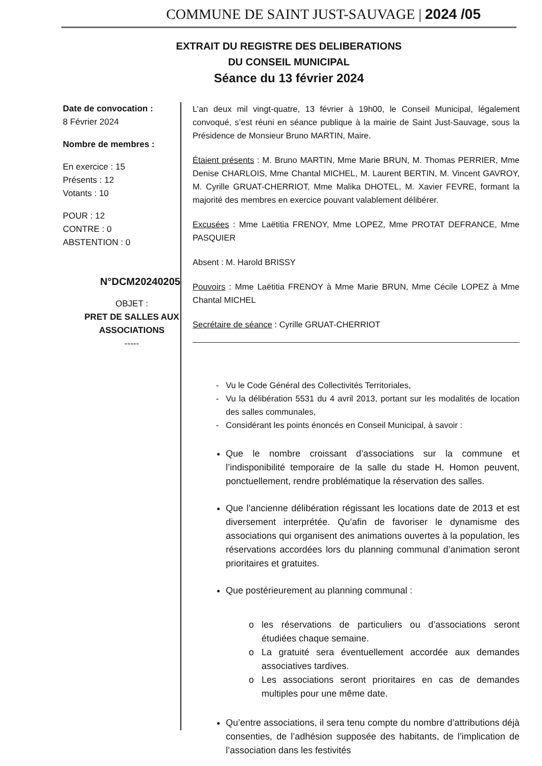COMMUNE DE SAINT JUST-SAUVAGE | 2024 /05
EXTRAIT DU REGISTRE DES DELIBERATIONS
DU CONSEIL MUNICIPAL
Séance du 13 février 2024
Date de convocation :
8 Février 2024
Nombre de membres :
En exercice : 15
Présents : 12
Votants : 10
POUR : 12
CONTRE : 0
ABSTENTION : 0
N°DCM20240205
OBJET :
PRET DE SALLES AUX ASSOCIATIONS
-----
L’an deux mil vingt-quatre, 13 février à 19h00, le Conseil Municipal, légalement convoqué, s’est réuni en séance publique à la mairie de Saint Just-Sauvage, sous la Présidence de Monsieur Bruno MARTIN, Maire.
Étaient présents : M. Bruno MARTIN, Mme Marie BRUN, M. Thomas PERRIER, Mme Denise CHARLOIS, Mme Chantal MICHEL, M. Laurent BERTIN, M. Vincent GAVROY, M. Cyrille GRUAT-CHERRIOT, Mme Malika DHOTEL, M. Xavier FEVRE, formant la majorité des membres en exercice pouvant valablement délibérer.
Excusées : Mme Laëtitia FRENOY, Mme LOPEZ, Mme PROTAT DEFRANCE, Mme PASQUIER
Absent : M. Harold BRISSY
Pouvoirs : Mme Laëtitia FRENOY à Mme Marie BRUN, Mme Cécile LOPEZ à Mme Chantal MICHEL
Secrétaire de séance : Cyrille GRUAT-CHERRIOT
Vu le Code Général des Collectivités Territoriales,
Vu la délibération 5531 du 4 avril 2013, portant sur les modalités de location des salles communales,
Considérant les points énoncés en Conseil Municipal, à savoir :
Que le nombre croissant d’associations sur la commune et l’indisponibilité temporaire de la salle du stade H. Homon peuvent, ponctuellement, rendre problématique la réservation des salles.
Que l’ancienne délibération régissant les locations date de 2013 et est diversement interprétée. Qu’afin de favoriser le dynamisme des associations qui organisent des animations ouvertes à la population, les réservations accordées lors du planning communal d’animation seront prioritaires et gratuites.
Que postérieurement au planning communal :
les réservations de particuliers ou d’associations seront étudiées chaque semaine.
La gratuité sera éventuellement accordée aux demandes associatives tardives.
Les associations seront prioritaires en cas de demandes multiples pour une même date.
Qu’entre associations, il sera tenu compte du nombre d’attributions déjà consenties, de l’adhésion supposée des habitants, de l’implication de l’association dans les festivités